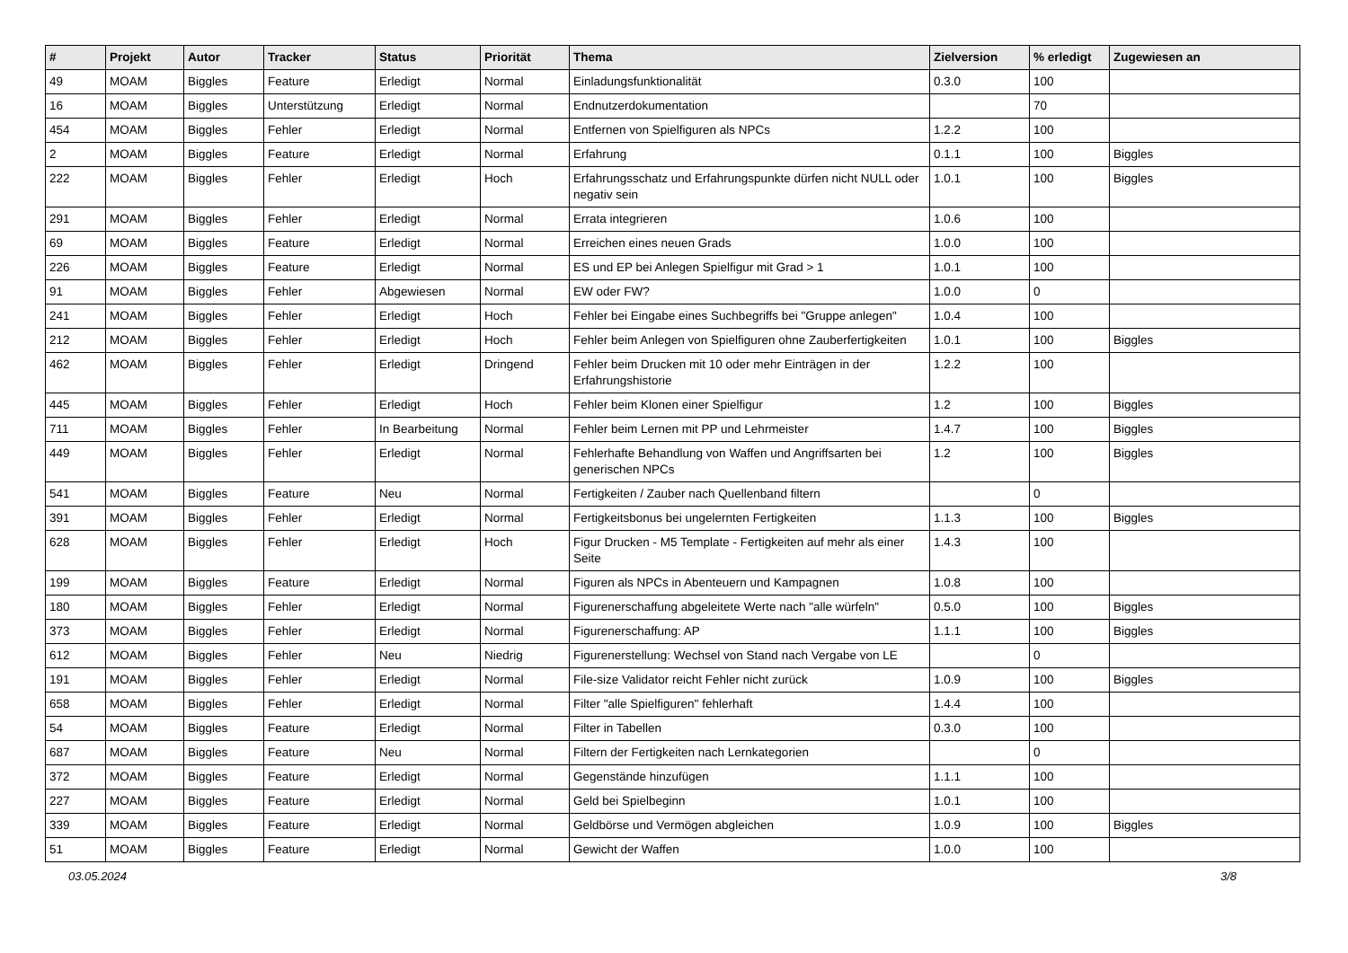| # | Projekt | Autor | Tracker | Status | Priorität | Thema | Zielversion | % erledigt | Zugewiesen an |
| --- | --- | --- | --- | --- | --- | --- | --- | --- | --- |
| 49 | MOAM | Biggles | Feature | Erledigt | Normal | Einladungsfunktionalität | 0.3.0 | 100 | |
| 16 | MOAM | Biggles | Unterstützung | Erledigt | Normal | Endnutzerdokumentation | | 70 | |
| 454 | MOAM | Biggles | Fehler | Erledigt | Normal | Entfernen von Spielfiguren als NPCs | 1.2.2 | 100 | |
| 2 | MOAM | Biggles | Feature | Erledigt | Normal | Erfahrung | 0.1.1 | 100 | Biggles |
| 222 | MOAM | Biggles | Fehler | Erledigt | Hoch | Erfahrungsschatz und Erfahrungspunkte dürfen nicht NULL oder negativ sein | 1.0.1 | 100 | Biggles |
| 291 | MOAM | Biggles | Fehler | Erledigt | Normal | Errata integrieren | 1.0.6 | 100 | |
| 69 | MOAM | Biggles | Feature | Erledigt | Normal | Erreichen eines neuen Grads | 1.0.0 | 100 | |
| 226 | MOAM | Biggles | Feature | Erledigt | Normal | ES und EP bei Anlegen Spielfigur mit Grad > 1 | 1.0.1 | 100 | |
| 91 | MOAM | Biggles | Fehler | Abgewiesen | Normal | EW oder FW? | 1.0.0 | 0 | |
| 241 | MOAM | Biggles | Fehler | Erledigt | Hoch | Fehler bei Eingabe eines Suchbegriffs bei "Gruppe anlegen" | 1.0.4 | 100 | |
| 212 | MOAM | Biggles | Fehler | Erledigt | Hoch | Fehler beim Anlegen von Spielfiguren ohne Zauberfertigkeiten | 1.0.1 | 100 | Biggles |
| 462 | MOAM | Biggles | Fehler | Erledigt | Dringend | Fehler beim Drucken mit 10 oder mehr Einträgen in der Erfahrungshistorie | 1.2.2 | 100 | |
| 445 | MOAM | Biggles | Fehler | Erledigt | Hoch | Fehler beim Klonen einer Spielfigur | 1.2 | 100 | Biggles |
| 711 | MOAM | Biggles | Fehler | In Bearbeitung | Normal | Fehler beim Lernen mit PP und Lehrmeister | 1.4.7 | 100 | Biggles |
| 449 | MOAM | Biggles | Fehler | Erledigt | Normal | Fehlerhafte Behandlung von Waffen und Angriffsarten bei generischen NPCs | 1.2 | 100 | Biggles |
| 541 | MOAM | Biggles | Feature | Neu | Normal | Fertigkeiten / Zauber nach Quellenband filtern | | 0 | |
| 391 | MOAM | Biggles | Fehler | Erledigt | Normal | Fertigkeitsbonus bei ungelernten Fertigkeiten | 1.1.3 | 100 | Biggles |
| 628 | MOAM | Biggles | Fehler | Erledigt | Hoch | Figur Drucken - M5 Template - Fertigkeiten auf mehr als einer Seite | 1.4.3 | 100 | |
| 199 | MOAM | Biggles | Feature | Erledigt | Normal | Figuren als NPCs in Abenteuern und Kampagnen | 1.0.8 | 100 | |
| 180 | MOAM | Biggles | Fehler | Erledigt | Normal | Figurenerschaffung abgeleitete Werte nach "alle würfeln" | 0.5.0 | 100 | Biggles |
| 373 | MOAM | Biggles | Fehler | Erledigt | Normal | Figurenerschaffung: AP | 1.1.1 | 100 | Biggles |
| 612 | MOAM | Biggles | Fehler | Neu | Niedrig | Figurenerstellung: Wechsel von Stand nach Vergabe von LE | | 0 | |
| 191 | MOAM | Biggles | Fehler | Erledigt | Normal | File-size Validator reicht Fehler nicht zurück | 1.0.9 | 100 | Biggles |
| 658 | MOAM | Biggles | Fehler | Erledigt | Normal | Filter "alle Spielfiguren" fehlerhaft | 1.4.4 | 100 | |
| 54 | MOAM | Biggles | Feature | Erledigt | Normal | Filter in Tabellen | 0.3.0 | 100 | |
| 687 | MOAM | Biggles | Feature | Neu | Normal | Filtern der Fertigkeiten nach Lernkategorien | | 0 | |
| 372 | MOAM | Biggles | Feature | Erledigt | Normal | Gegenstände hinzufügen | 1.1.1 | 100 | |
| 227 | MOAM | Biggles | Feature | Erledigt | Normal | Geld bei Spielbeginn | 1.0.1 | 100 | |
| 339 | MOAM | Biggles | Feature | Erledigt | Normal | Geldbörse und Vermögen abgleichen | 1.0.9 | 100 | Biggles |
| 51 | MOAM | Biggles | Feature | Erledigt | Normal | Gewicht der Waffen | 1.0.0 | 100 | |
03.05.2024 3/8